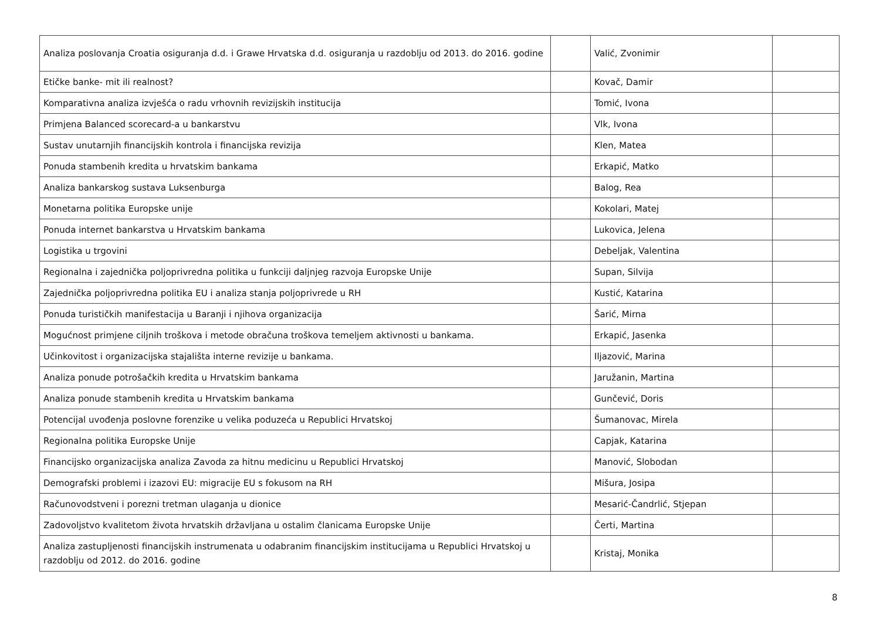| Analiza poslovanja Croatia osiguranja d.d. i Grawe Hrvatska d.d. osiguranja u razdoblju od 2013. do 2016. godine | | Valić, Zvonimir | |
| Etičke banke- mit ili realnost? | | Kovač, Damir | |
| Komparativna analiza izvješća o radu vrhovnih revizijskih institucija | | Tomić, Ivona | |
| Primjena Balanced scorecard-a u bankarstvu | | Vlk, Ivona | |
| Sustav unutarnjih financijskih kontrola i financijska revizija | | Klen, Matea | |
| Ponuda stambenih kredita u hrvatskim bankama | | Erkapić, Matko | |
| Analiza bankarskog sustava Luksenburga | | Balog, Rea | |
| Monetarna politika Europske unije | | Kokolari, Matej | |
| Ponuda internet bankarstva u Hrvatskim bankama | | Lukovica, Jelena | |
| Logistika u trgovini | | Debeljak, Valentina | |
| Regionalna i zajednička poljoprivredna politika u funkciji daljnjeg razvoja Europske Unije | | Supan, Silvija | |
| Zajednička poljoprivredna politika EU i analiza stanja poljoprivrede u RH | | Kustić, Katarina | |
| Ponuda turističkih manifestacija u Baranji i njihova organizacija | | Šarić, Mirna | |
| Mogućnost primjene ciljnih troškova i metode obračuna troškova temeljem aktivnosti u bankama. | | Erkapić, Jasenka | |
| Učinkovitost i organizacijska stajališta interne revizije u bankama. | | Iljazović, Marina | |
| Analiza ponude potrošačkih kredita u Hrvatskim bankama | | Jaružanin, Martina | |
| Analiza ponude stambenih kredita u Hrvatskim bankama | | Gunčević, Doris | |
| Potencijal uvođenja poslovne forenzike u velika poduzeća u Republici Hrvatskoj | | Šumanovac, Mirela | |
| Regionalna politika Europske Unije | | Capjak, Katarina | |
| Financijsko organizacijska analiza Zavoda za hitnu medicinu u Republici Hrvatskoj | | Manović, Slobodan | |
| Demografski problemi i izazovi EU: migracije EU s fokusom na RH | | Mišura, Josipa | |
| Računovodstveni i porezni tretman ulaganja u dionice | | Mesarić-Čandrlić, Stjepan | |
| Zadovoljstvo kvalitetom života hrvatskih državljana u ostalim članicama Europske Unije | | Čerti, Martina | |
| Analiza zastupljenosti financijskih instrumenata u odabranim financijskim institucijama u Republici Hrvatskoj u razdoblju od 2012. do 2016. godine | | Kristaj, Monika | |
8